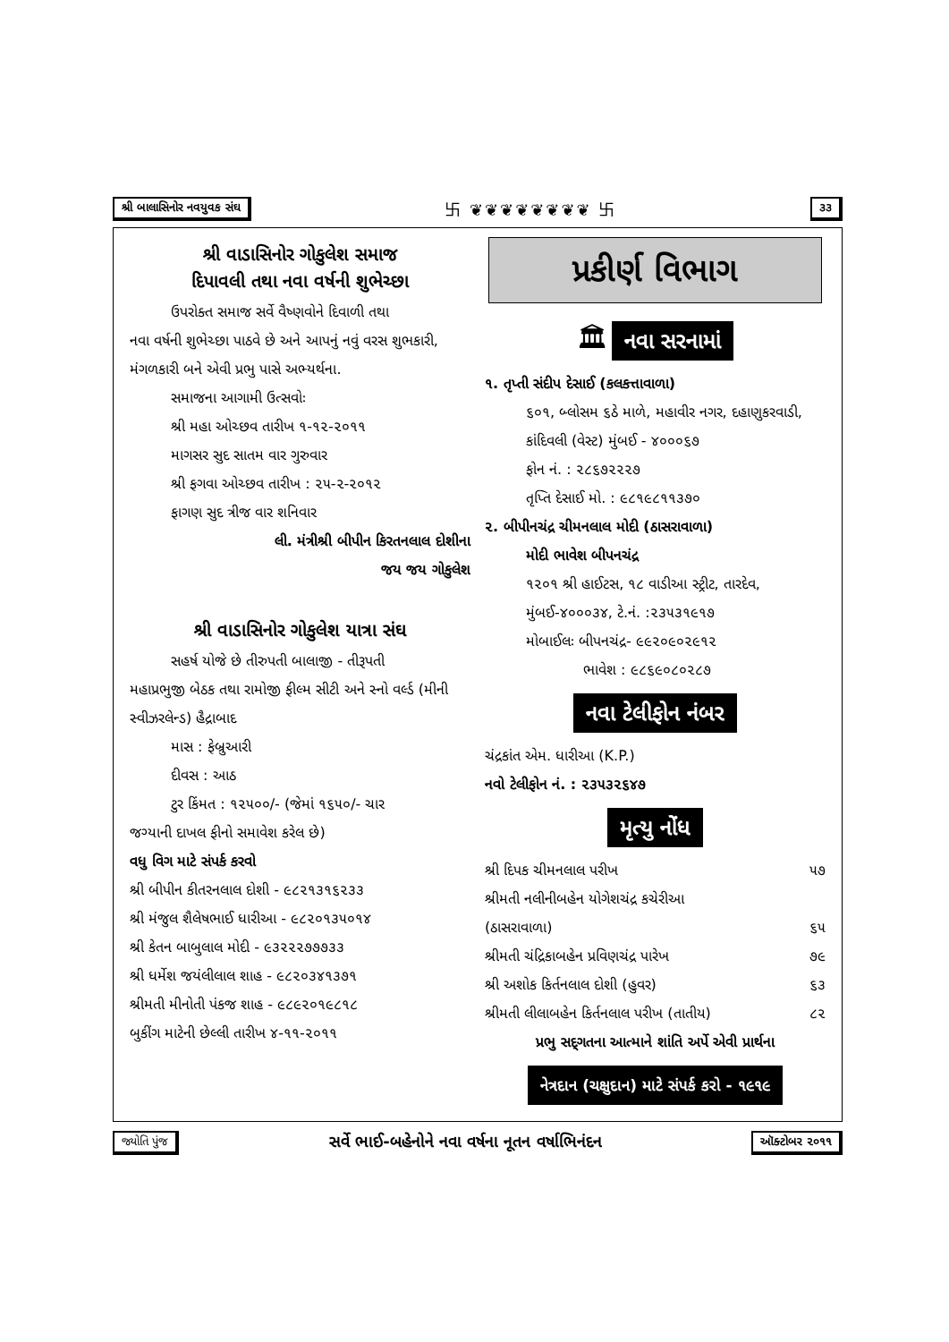શ્રી બાલાસિનોર નવયુવક સંઘ 卐 ❦❦❦❦❦❦❦❦ 卐 ૩૩
શ્રી વાડાસિનોર ગોકુલેશ સમાજ
દિપાવલી તથા નવા વર્ષની શુભેચ્છા
ઉપરોક્ત સમાજ સર્વે વૈષ્ણવોને દિવાળી તથા
નવા વર્ષની શુભેચ્છા પાઠવે છે અને આપનું નવું વરસ શુભકારી, મંગળકારી બને એવી પ્રભુ પાસે અભ્યર્થના.
સમાજના આગામી ઉત્સવોઃ
શ્રી મહા ઓચ્છવ તારીખ ૧-૧૨-૨૦૧૧
માગસર સુદ સાતમ વાર ગુરુવાર
શ્રી ફગવા ઓચ્છવ તારીખ : ૨૫-૨-૨૦૧૨
ફાગણ સુદ ત્રીજ વાર શનિવાર
લી. મંત્રીશ્રી બીપીન કિરતનલાલ દોશીના
જય જય ગોકુલેશ
શ્રી વાડાસિનોર ગોકુલેશ યાત્રા સંઘ
સહર્ષ યોજે છે તીરુપતી બાલાજી - તીરૂપતી
મહાપ્રભુજી બેઠક તથા રામોજી ફીલ્મ સીટી અને સ્નો વર્લ્ડ (મીની સ્વીઝરલેન્ડ) હૈદ્રાબાદ
માસ : ફેબ્રુઆરી
દીવસ : આઠ
ટુર કિંમત : ૧૨૫૦૦/- (જેમાં ૧૬૫૦/- ચાર
જગ્યાની દાખલ ફીનો સમાવેશ કરેલ છે)
વધુ વિગ માટે સંપર્ક કરવો
શ્રી બીપીન કીતરનલાલ દોશી - ૯૮૨૧૩૧૬૨૩૩
શ્રી મંજુલ શૈલેષભાઈ ધારીઆ - ૯૮૨૦૧૩૫૦૧૪
શ્રી કેતન બાબુલાલ મોદી - ૯૩૨૨૨૭૭૭૩૩
શ્રી ધર્મેશ જયંલીલાલ શાહ - ૯૮૨૦૩૪૧૩૭૧
શ્રીમતી મીનોતી પંકજ શાહ - ૯૮૯૨૦૧૯૮૧૮
બુકીંગ માટેની છેલ્લી તારીખ ૪-૧૧-૨૦૧૧
પ્રકીર્ણ વિભાગ
🏛 નવા સરનામાં
૧. તૃપ્તી સંદીપ દેસાઈ (કલકત્તાવાળા)
૬૦૧, બ્લોસમ ૬ઠે માળે, મહાવીર નગર, દહાણુકરવાડી, કાંદિવલી (વેસ્ટ) મુંબઈ - ૪૦૦૦૬૭
ફોન નં. : ૨૮૬૭૨૨૨૭
તૃપ્તિ દેસાઈ મો. : ૯૮૧૯૮૧૧૩૭૦
૨. બીપીનચંદ્ર ચીમનલાલ મોદી (ઠાસરાવાળા)
મોદી ભાવેશ બીપનચંદ્ર
૧૨૦૧ શ્રી હાઈટસ, ૧૮ વાડીઆ સ્ટ્રીટ, તારદેવ, મુંબઈ-૪૦૦૦૩૪, ટે.નં. :૨૩૫૩૧૯૧૭
મોબાઈલઃ બીપનચંદ્ર- ૯૯૨૦૯૦૨૯૧૨
ભાવેશ : ૯૮૬૯૦૮૦૨૮૭
નવા ટેલીફોન નંબર
ચંદ્રકાંત એમ. ધારીઆ (K.P.)
નવો ટેલીફોન નં. : ૨૩૫૩૨૬૪૭
મૃત્યુ નોંધ
શ્રી દિપક ચીમનલાલ પરીખ ૫૭
શ્રીમતી નલીનીબહેન યોગેશચંદ્ર કચેરીઆ
(ઠાસરાવાળા) ૬૫
શ્રીમતી ચંદ્રિકાબહેન પ્રવિણચંદ્ર પારેખ ૭૯
શ્રી અશોક કિર્તનલાલ દોશી (હુવર) ૬૩
શ્રીમતી લીલાબહેન કિર્તનલાલ પરીખ (તાતીય) ૮૨
પ્રભુ સદ્‌ગતના આત્માને શાંતિ અર્પે એવી પ્રાર્થના
નેત્રદાન (ચક્ષુદાન) માટે સંપર્ક કરો - ૧૯૧૯
જ્યોતિ પુંજ સર્વે ભાઈ-બહેનોને નવા વર્ષના નૂતન વર્ષાભિનંદન ઑક્ટોબર ૨૦૧૧